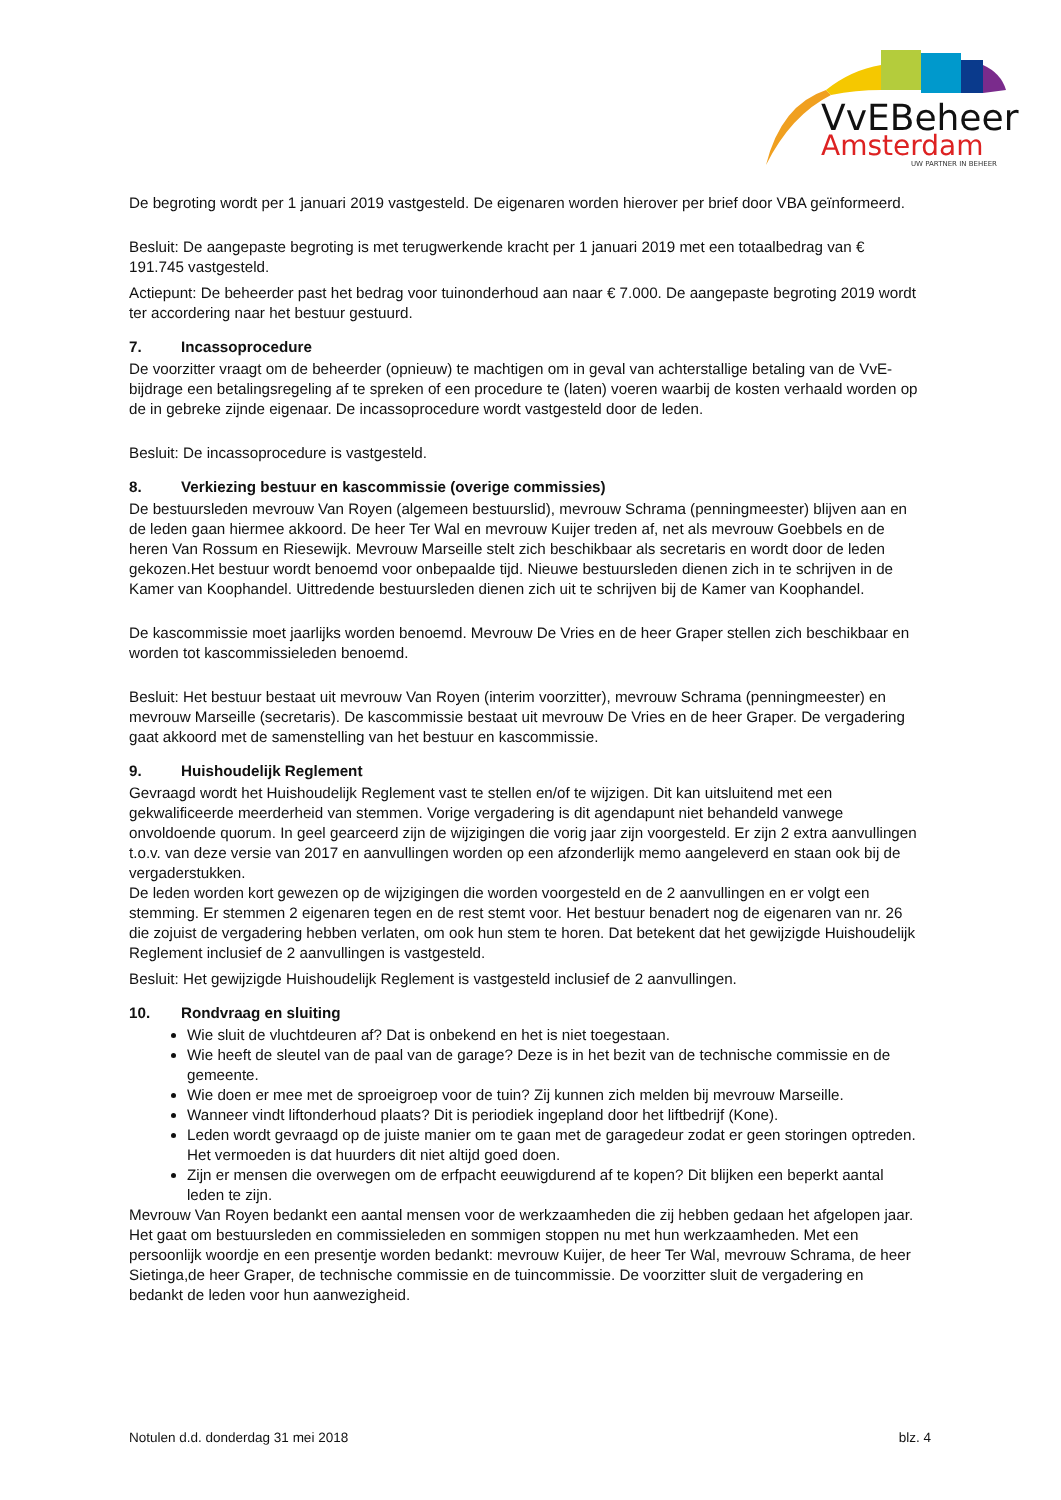VvEBeheer
Amsterdam
UW PARTNER IN BEHEER
De begroting wordt per 1 januari 2019 vastgesteld. De eigenaren worden hierover per brief door VBA geïnformeerd.
Besluit: De aangepaste begroting is met terugwerkende kracht per 1 januari 2019 met een totaalbedrag van € 191.745 vastgesteld.
Actiepunt: De beheerder past het bedrag voor tuinonderhoud aan naar € 7.000. De aangepaste begroting 2019 wordt ter accordering naar het bestuur gestuurd.
7. Incassoprocedure
De voorzitter vraagt om de beheerder (opnieuw) te machtigen om in geval van achterstallige betaling van de VvE-bijdrage een betalingsregeling af te spreken of een procedure te (laten) voeren waarbij de kosten verhaald worden op de in gebreke zijnde eigenaar. De incassoprocedure wordt vastgesteld door de leden.
Besluit: De incassoprocedure is vastgesteld.
8. Verkiezing bestuur en kascommissie (overige commissies)
De bestuursleden mevrouw Van Royen (algemeen bestuurslid), mevrouw Schrama (penningmeester) blijven aan en de leden gaan hiermee akkoord. De heer Ter Wal en mevrouw Kuijer treden af, net als mevrouw Goebbels en de heren Van Rossum en Riesewijk. Mevrouw Marseille stelt zich beschikbaar als secretaris en wordt door de leden gekozen.Het bestuur wordt benoemd voor onbepaalde tijd. Nieuwe bestuursleden dienen zich in te schrijven in de Kamer van Koophandel. Uittredende bestuursleden dienen zich uit te schrijven bij de Kamer van Koophandel.
De kascommissie moet jaarlijks worden benoemd. Mevrouw De Vries en de heer Graper stellen zich beschikbaar en worden tot kascommissieleden benoemd.
Besluit: Het bestuur bestaat uit mevrouw Van Royen (interim voorzitter), mevrouw Schrama (penningmeester) en mevrouw Marseille (secretaris). De kascommissie bestaat uit mevrouw De Vries en de heer Graper. De vergadering gaat akkoord met de samenstelling van het bestuur en kascommissie.
9. Huishoudelijk Reglement
Gevraagd wordt het Huishoudelijk Reglement vast te stellen en/of te wijzigen. Dit kan uitsluitend met een gekwalificeerde meerderheid van stemmen. Vorige vergadering is dit agendapunt niet behandeld vanwege onvoldoende quorum. In geel gearceerd zijn de wijzigingen die vorig jaar zijn voorgesteld. Er zijn 2 extra aanvullingen t.o.v. van deze versie van 2017 en aanvullingen worden op een afzonderlijk memo aangeleverd en staan ook bij de vergaderstukken.
De leden worden kort gewezen op de wijzigingen die worden voorgesteld en de 2 aanvullingen en er volgt een stemming. Er stemmen 2 eigenaren tegen en de rest stemt voor. Het bestuur benadert nog de eigenaren van nr. 26 die zojuist de vergadering hebben verlaten, om ook hun stem te horen. Dat betekent dat het gewijzigde Huishoudelijk Reglement inclusief de 2 aanvullingen is vastgesteld.
Besluit: Het gewijzigde Huishoudelijk Reglement is vastgesteld inclusief de 2 aanvullingen.
10. Rondvraag en sluiting
Wie sluit de vluchtdeuren af? Dat is onbekend en het is niet toegestaan.
Wie heeft de sleutel van de paal van de garage? Deze is in het bezit van de technische commissie en de gemeente.
Wie doen er mee met de sproeigroep voor de tuin? Zij kunnen zich melden bij mevrouw Marseille.
Wanneer vindt liftonderhoud plaats? Dit is periodiek ingepland door het liftbedrijf (Kone).
Leden wordt gevraagd op de juiste manier om te gaan met de garagedeur zodat er geen storingen optreden. Het vermoeden is dat huurders dit niet altijd goed doen.
Zijn er mensen die overwegen om de erfpacht eeuwigdurend af te kopen? Dit blijken een beperkt aantal leden te zijn.
Mevrouw Van Royen bedankt een aantal mensen voor de werkzaamheden die zij hebben gedaan het afgelopen jaar. Het gaat om bestuursleden en commissieleden en sommigen stoppen nu met hun werkzaamheden. Met een persoonlijk woordje en een presentje worden bedankt: mevrouw Kuijer, de heer Ter Wal, mevrouw Schrama, de heer Sietinga,de heer Graper, de technische commissie en de tuincommissie. De voorzitter sluit de vergadering en bedankt de leden voor hun aanwezigheid.
Notulen d.d. donderdag 31 mei 2018 blz. 4